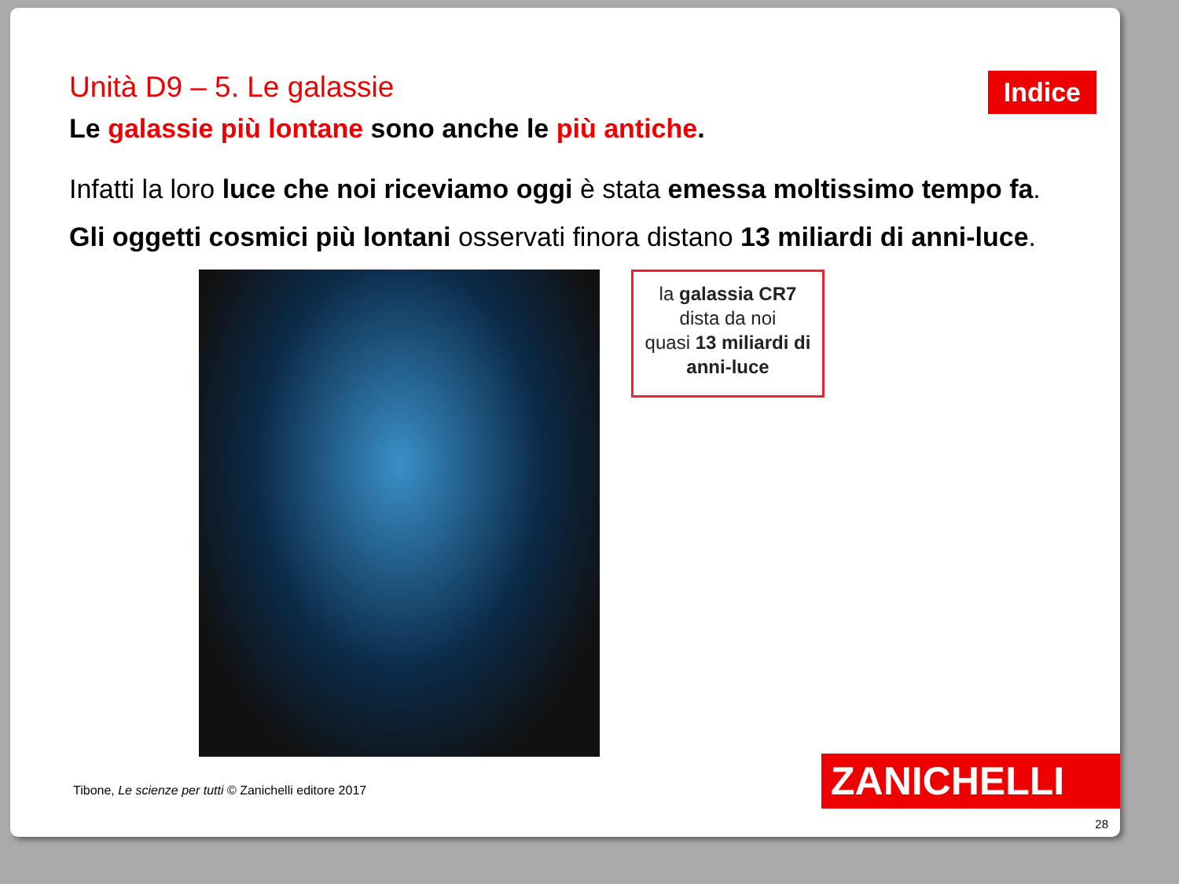Unità D9 – 5. Le galassie
Le galassie più lontane sono anche le più antiche.
Infatti la loro luce che noi riceviamo oggi è stata emessa moltissimo tempo fa.
Gli oggetti cosmici più lontani osservati finora distano 13 miliardi di anni-luce.
la galassia CR7
dista da noi
quasi 13 miliardi di anni-luce
Indice
Tibone, Le scienze per tutti © Zanichelli editore 2017
ZANICHELLI
28